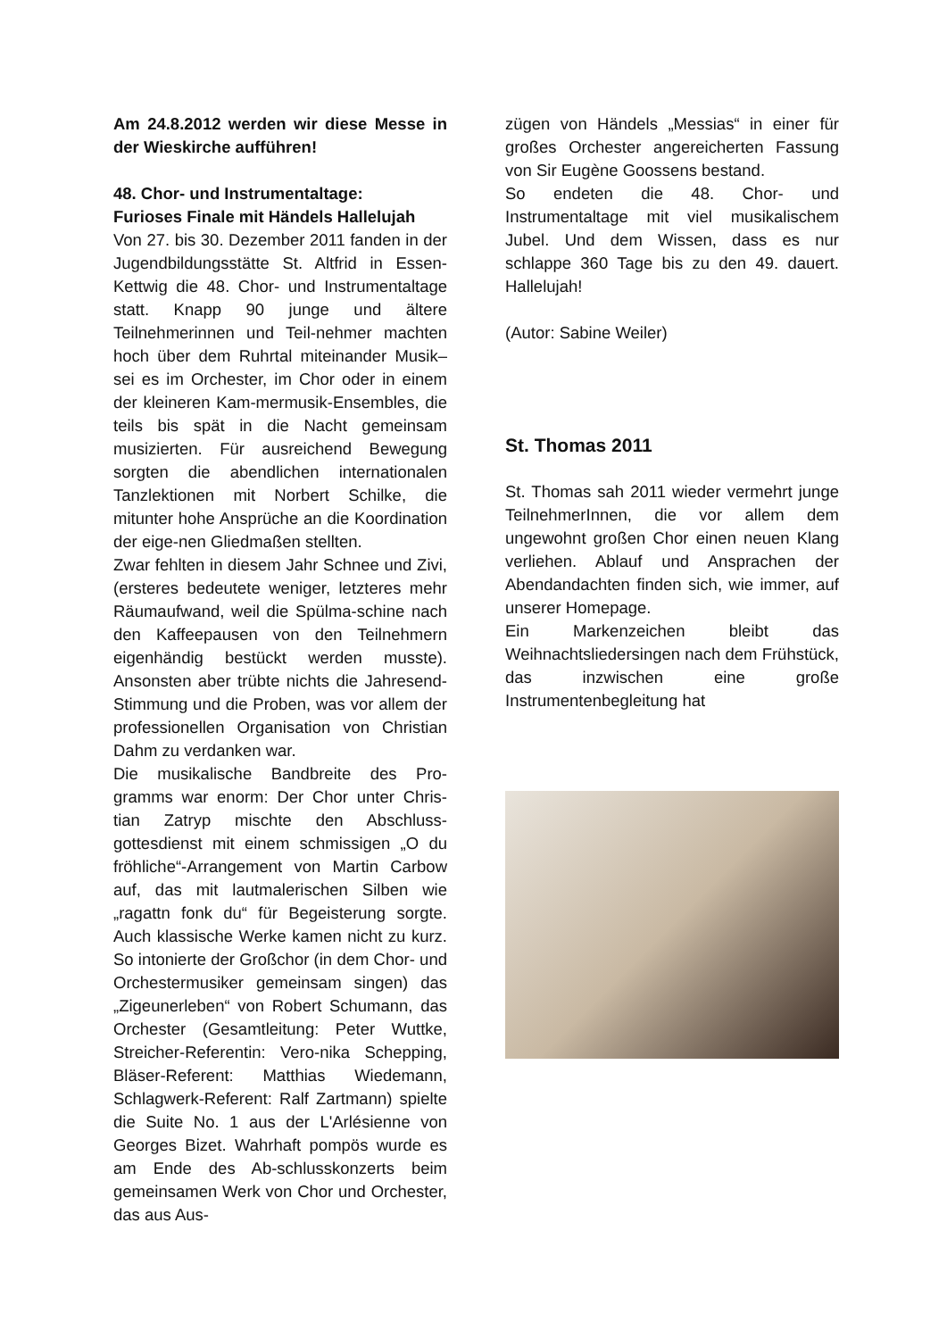Am 24.8.2012 werden wir diese Messe in der Wieskirche aufführen!
48. Chor- und Instrumentaltage:
Furioses Finale mit Händels Hallelujah
Von 27. bis 30. Dezember 2011 fanden in der Jugendbildungsstätte St. Altfrid in Essen-Kettwig die 48. Chor- und Instrumentaltage statt. Knapp 90 junge und ältere Teilnehmerinnen und Teil-nehmer machten hoch über dem Ruhrtal miteinander Musik– sei es im Orchester, im Chor oder in einem der kleineren Kam-mermusik-Ensembles, die teils bis spät in die Nacht gemeinsam musizierten. Für ausreichend Bewegung sorgten die abendlichen internationalen Tanzlektionen mit Norbert Schilke, die mitunter hohe Ansprüche an die Koordination der eige-nen Gliedmaßen stellten.
Zwar fehlten in diesem Jahr Schnee und Zivi, (ersteres bedeutete weniger, letzteres mehr Räumaufwand, weil die Spülma-schine nach den Kaffeepausen von den Teilnehmern eigenhändig bestückt werden musste). Ansonsten aber trübte nichts die Jahresend-Stimmung und die Proben, was vor allem der professionellen Organisation von Christian Dahm zu verdanken war.
Die musikalische Bandbreite des Pro-gramms war enorm: Der Chor unter Chris-tian Zatryp mischte den Abschluss-gottesdienst mit einem schmissigen „O du fröhliche“-Arrangement von Martin Carbow auf, das mit lautmalerischen Silben wie „ragattn fonk du“ für Begeisterung sorgte. Auch klassische Werke kamen nicht zu kurz. So intonierte der Großchor (in dem Chor- und Orchestermusiker gemeinsam singen) das „Zigeunerleben“ von Robert Schumann, das Orchester (Gesamtleitung: Peter Wuttke, Streicher-Referentin: Vero-nika Schepping, Bläser-Referent: Matthias Wiedemann, Schlagwerk-Referent: Ralf Zartmann) spielte die Suite No. 1 aus der L'Arlésienne von Georges Bizet. Wahrhaft pompös wurde es am Ende des Ab-schlusskonzerts beim gemeinsamen Werk von Chor und Orchester, das aus Aus-
zügen von Händels „Messias“ in einer für großes Orchester angereicherten Fassung von Sir Eugène Goossens bestand.
So endeten die 48. Chor- und Instrumentaltage mit viel musikalischem Jubel. Und dem Wissen, dass es nur schlappe 360 Tage bis zu den 49. dauert. Hallelujah!
(Autor: Sabine Weiler)
St. Thomas 2011
St. Thomas sah 2011 wieder vermehrt junge TeilnehmerInnen, die vor allem dem ungewohnt großen Chor einen neuen Klang verliehen. Ablauf und Ansprachen der Abendandachten finden sich, wie immer, auf unserer Homepage.
Ein Markenzeichen bleibt das Weihnachtsliedersingen nach dem Frühstück, das inzwischen eine große Instrumentenbegleitung hat